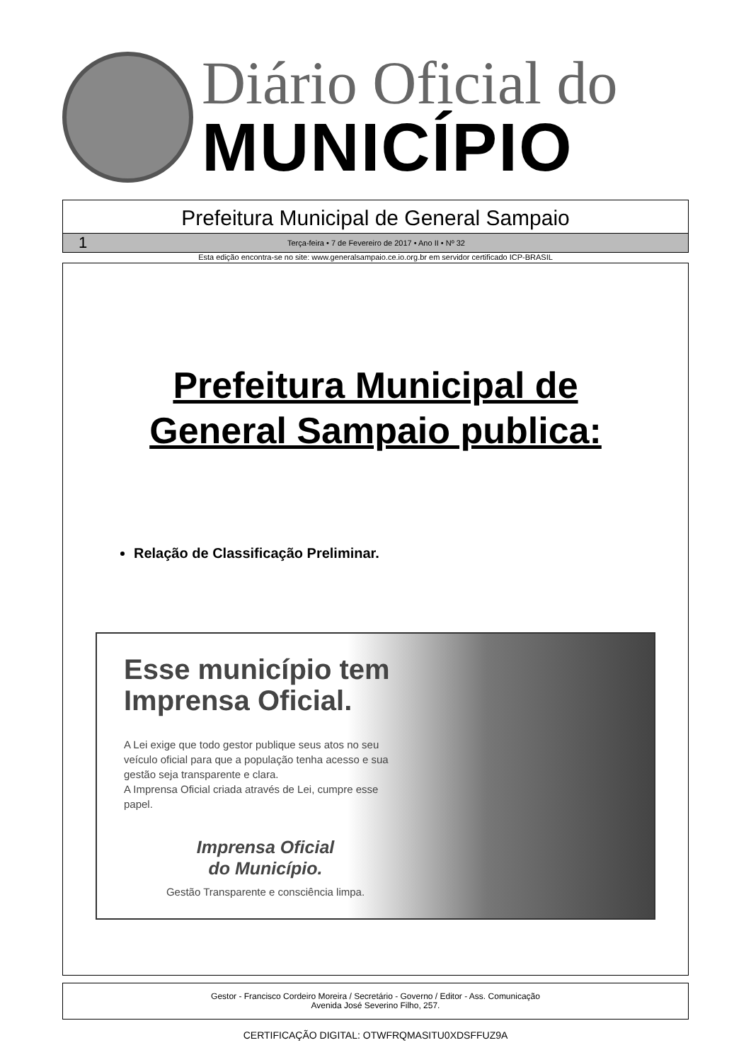Diário Oficial do
MUNICÍPIO
Prefeitura Municipal de General Sampaio
1 Terça-feira • 7 de Fevereiro de 2017 • Ano II • Nº 32
Esta edição encontra-se no site: www.generalsampaio.ce.io.org.br em servidor certificado ICP-BRASIL
Prefeitura Municipal de
General Sampaio publica:
Relação de Classificação Preliminar.
Esse município tem Imprensa Oficial.
A Lei exige que todo gestor publique seus atos no seu veículo oficial para que a população tenha acesso e sua gestão seja transparente e clara.
A Imprensa Oficial criada através de Lei, cumpre esse papel.
Imprensa Oficial
do Município.
Gestão Transparente e consciência limpa.
Gestor - Francisco Cordeiro Moreira / Secretário - Governo / Editor - Ass. Comunicação
Avenida José Severino Filho, 257.
CERTIFICAÇÃO DIGITAL: OTWFRQMASITU0XDSFFUZ9A